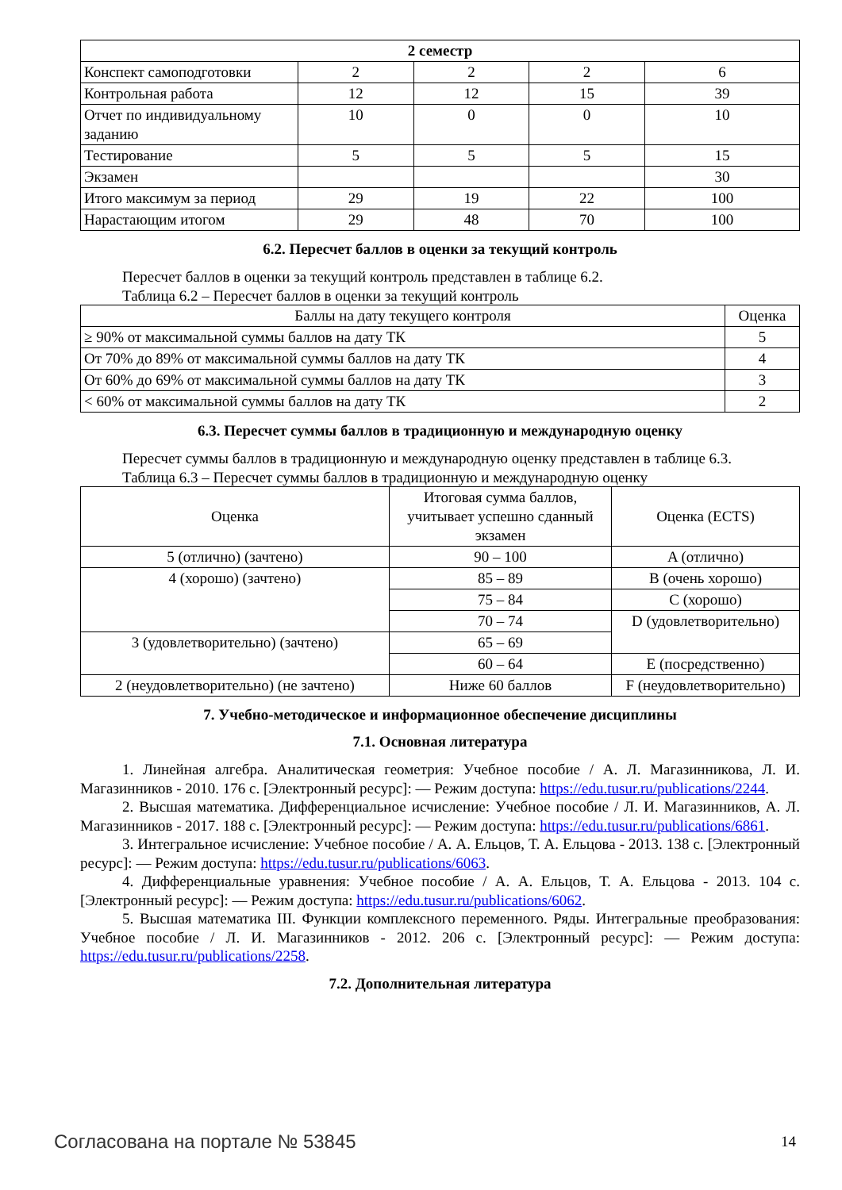| 2 семестр | | | | |
| --- | --- | --- | --- | --- |
| Конспект самоподготовки | 2 | 2 | 2 | 6 |
| Контрольная работа | 12 | 12 | 15 | 39 |
| Отчет по индивидуальному заданию | 10 | 0 | 0 | 10 |
| Тестирование | 5 | 5 | 5 | 15 |
| Экзамен | | | | 30 |
| Итого максимум за период | 29 | 19 | 22 | 100 |
| Нарастающим итогом | 29 | 48 | 70 | 100 |
6.2. Пересчет баллов в оценки за текущий контроль
Пересчет баллов в оценки за текущий контроль представлен в таблице 6.2.
Таблица 6.2 – Пересчет баллов в оценки за текущий контроль
| Баллы на дату текущего контроля | Оценка |
| --- | --- |
| ≥ 90% от максимальной суммы баллов на дату ТК | 5 |
| От 70% до 89% от максимальной суммы баллов на дату ТК | 4 |
| От 60% до 69% от максимальной суммы баллов на дату ТК | 3 |
| < 60% от максимальной суммы баллов на дату ТК | 2 |
6.3. Пересчет суммы баллов в традиционную и международную оценку
Пересчет суммы баллов в традиционную и международную оценку представлен в таблице 6.3.
Таблица 6.3 – Пересчет суммы баллов в традиционную и международную оценку
| Оценка | Итоговая сумма баллов, учитывает успешно сданный экзамен | Оценка (ECTS) |
| --- | --- | --- |
| 5 (отлично) (зачтено) | 90 – 100 | A (отлично) |
| 4 (хорошо) (зачтено) | 85 – 89 | B (очень хорошо) |
| | 75 – 84 | C (хорошо) |
| | 70 – 74 | D (удовлетворительно) |
| 3 (удовлетворительно) (зачтено) | 65 – 69 | |
| | 60 – 64 | E (посредственно) |
| 2 (неудовлетворительно) (не зачтено) | Ниже 60 баллов | F (неудовлетворительно) |
7. Учебно-методическое и информационное обеспечение дисциплины
7.1. Основная литература
1. Линейная алгебра. Аналитическая геометрия: Учебное пособие / А. Л. Магазинникова, Л. И. Магазинников - 2010. 176 с. [Электронный ресурс]: — Режим доступа: https://edu.tusur.ru/publications/2244.
2. Высшая математика. Дифференциальное исчисление: Учебное пособие / Л. И. Магазинников, А. Л. Магазинников - 2017. 188 с. [Электронный ресурс]: — Режим доступа: https://edu.tusur.ru/publications/6861.
3. Интегральное исчисление: Учебное пособие / А. А. Ельцов, Т. А. Ельцова - 2013. 138 с. [Электронный ресурс]: — Режим доступа: https://edu.tusur.ru/publications/6063.
4. Дифференциальные уравнения: Учебное пособие / А. А. Ельцов, Т. А. Ельцова - 2013. 104 с. [Электронный ресурс]: — Режим доступа: https://edu.tusur.ru/publications/6062.
5. Высшая математика III. Функции комплексного переменного. Ряды. Интегральные преобразования: Учебное пособие / Л. И. Магазинников - 2012. 206 с. [Электронный ресурс]: — Режим доступа: https://edu.tusur.ru/publications/2258.
7.2. Дополнительная литература
Согласована на портале № 53845 14